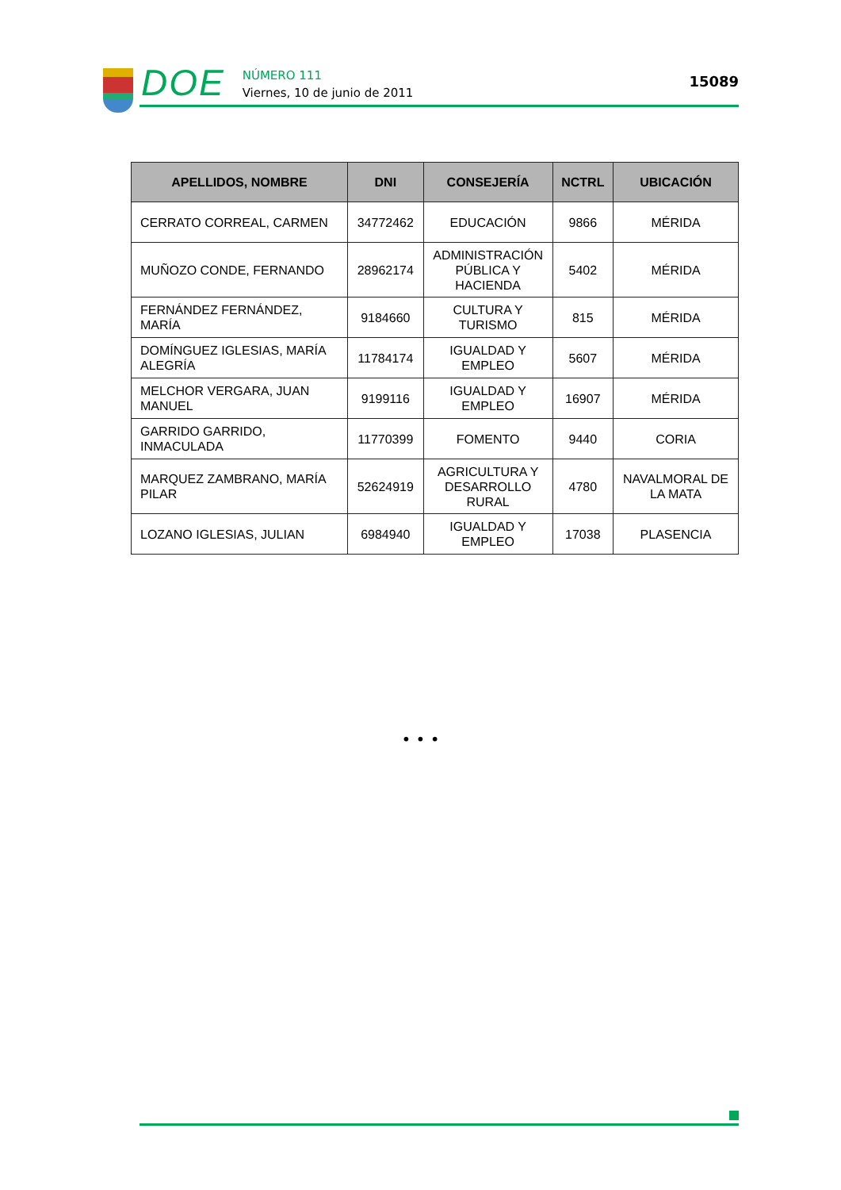DOE
NÚMERO 111
Viernes, 10 de junio de 2011
15089
| APELLIDOS, NOMBRE | DNI | CONSEJERÍA | NCTRL | UBICACIÓN |
| --- | --- | --- | --- | --- |
| CERRATO CORREAL, CARMEN | 34772462 | EDUCACIÓN | 9866 | MÉRIDA |
| MUÑOZO CONDE, FERNANDO | 28962174 | ADMINISTRACIÓN PÚBLICA Y HACIENDA | 5402 | MÉRIDA |
| FERNÁNDEZ FERNÁNDEZ, MARÍA | 9184660 | CULTURA Y TURISMO | 815 | MÉRIDA |
| DOMÍNGUEZ IGLESIAS, MARÍA ALEGRÍA | 11784174 | IGUALDAD Y EMPLEO | 5607 | MÉRIDA |
| MELCHOR VERGARA, JUAN MANUEL | 9199116 | IGUALDAD Y EMPLEO | 16907 | MÉRIDA |
| GARRIDO GARRIDO, INMACULADA | 11770399 | FOMENTO | 9440 | CORIA |
| MARQUEZ ZAMBRANO, MARÍA PILAR | 52624919 | AGRICULTURA Y DESARROLLO RURAL | 4780 | NAVALMORAL DE LA MATA |
| LOZANO IGLESIAS, JULIAN | 6984940 | IGUALDAD Y EMPLEO | 17038 | PLASENCIA |
• • •